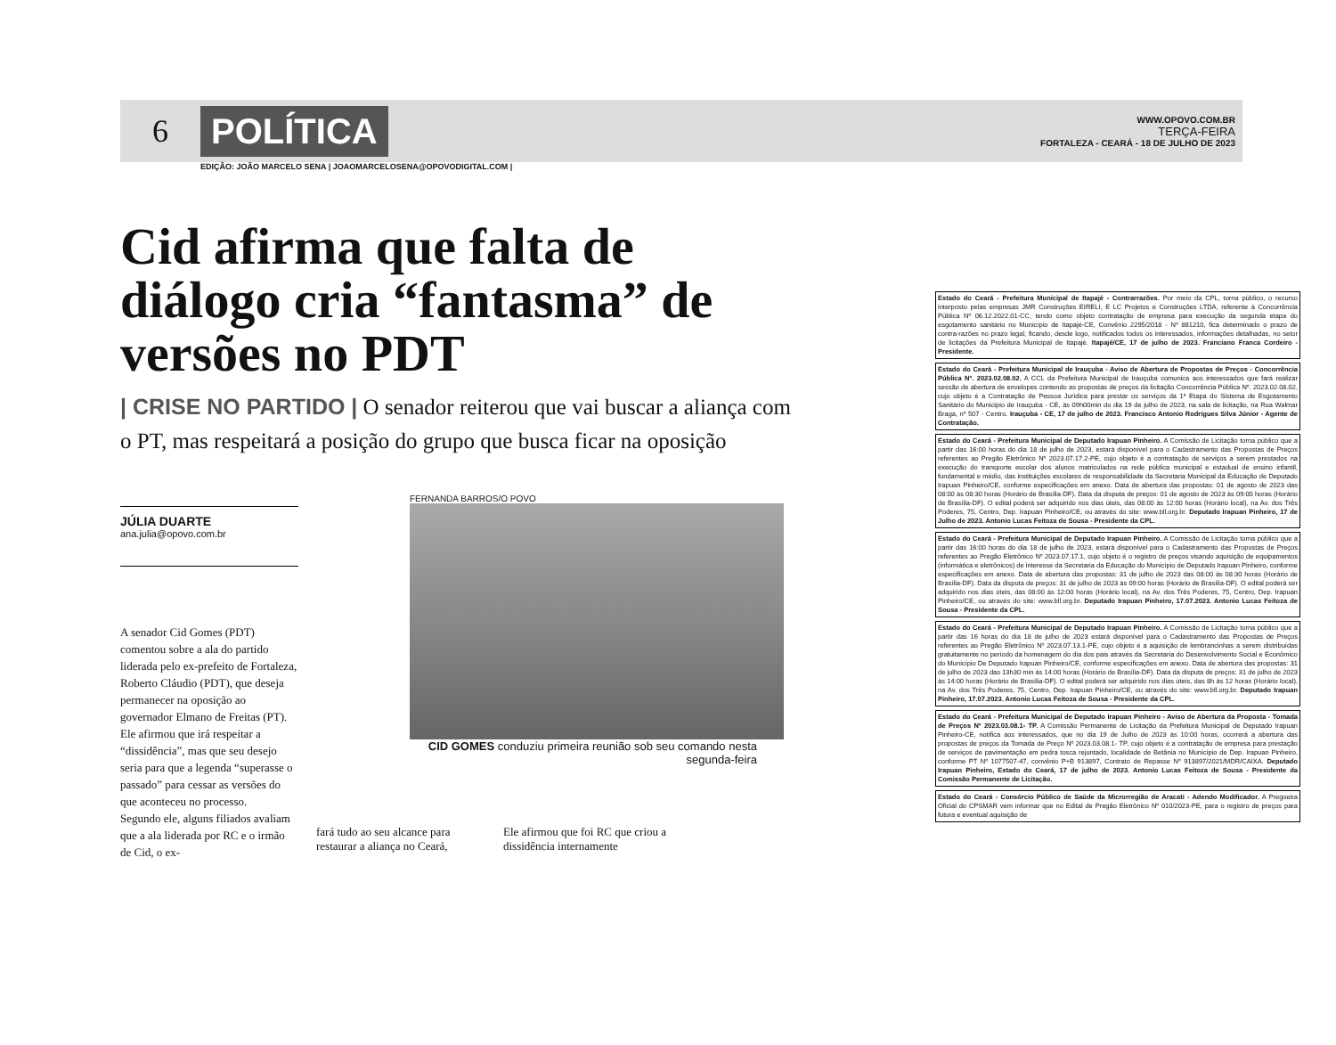6
POLÍTICA
WWW.OPOVO.COM.BR
TERÇA-FEIRA
FORTALEZA - CEARÁ - 18 DE JULHO DE 2023
EDIÇÃO: JOÃO MARCELO SENA | JOAOMARCELOSENA@OPOVODIGITAL.COM |
Cid afirma que falta de diálogo cria “fantasma” de versões no PDT
| CRISE NO PARTIDO | O senador reiterou que vai buscar a aliança com o PT, mas respeitará a posição do grupo que busca ficar na oposição
JÚLIA DUARTE
ana.julia@opovo.com.br
FERNANDA BARROS/O POVO
CID GOMES conduziu primeira reunião sob seu comando nesta segunda-feira
A senador Cid Gomes (PDT) comentou sobre a ala do partido liderada pelo ex-prefeito de Fortaleza, Roberto Cláudio (PDT), que deseja permanecer na oposição ao governador Elmano de Freitas (PT). Ele afirmou que irá respeitar a “dissidência”, mas que seu desejo seria para que a legenda “superasse o passado” para cessar as versões do que aconteceu no processo.
Segundo ele, alguns filiados avaliam que a ala liderada por RC e o irmão de Cid, o ex-
fará tudo ao seu alcance para restaurar a aliança no Ceará, Ele afirmou que foi RC que criou a dissidência internamente
Estado do Ceará - Prefeitura Municipal de Itapajé - Contrarrazões. Por meio da CPL, torna público, o recurso interposto pelas empresas JMR Construções EIRELI, E LC Projetos e Construções LTDA, referente à Concorrência Pública Nº 06.12.2022.01-CC, tendo como objeto contratação de empresa para execução da segunda etapa do esgotamento sanitário no Município de Itapajé-CE, Convênio 2295/2018 - Nº 881210, fica determinado o prazo de contra-razões no prazo legal, ficando, desde logo, notificados todos os interessados, informações detalhadas, no setor de licitações da Prefeitura Municipal de Itapajé. Itapajé/CE, 17 de julho de 2023. Franciano Franca Cordeiro - Presidente.
Estado do Ceará - Prefeitura Municipal de Irauçuba - Aviso de Abertura de Propostas de Preços - Concorrência Pública Nº. 2023.02.08.02. A CCL da Prefeitura Municipal de Irauçuba comunica aos interessados que fará realizar sessão de abertura de envelopes contendo as propostas de preços da licitação Concorrência Pública Nº. 2023.02.08.02, cujo objeto é a Contratação de Pessoa Jurídica para prestar os serviços da 1ª Etapa do Sistema de Esgotamento Sanitário do Município de Irauçuba - CE, às 09h00min do dia 19 de julho de 2023, na sala de licitação, na Rua Walmar Braga, nº 507 - Centro. Irauçuba - CE, 17 de julho de 2023. Francisco Antonio Rodrigues Silva Júnior - Agente de Contratação.
Estado do Ceará - Prefeitura Municipal de Deputado Irapuan Pinheiro. A Comissão de Licitação torna público que a partir das 16:00 horas do dia 18 de julho de 2023, estará disponível para o Cadastramento das Propostas de Preços referentes ao Pregão Eletrônico Nº 2023.07.17.2-PE, cujo objeto é a contratação de serviços a serem prestados na execução do transporte escolar dos alunos matriculados na rede pública municipal e estadual de ensino infantil, fundamental e médio, das instituições escolares de responsabilidade da Secretaria Municipal da Educação de Deputado Irapuan Pinheiro/CE, conforme especificações em anexo. Data de abertura das propostas: 01 de agosto de 2023 das 08:00 às 08:30 horas (Horário de Brasília-DF). Data da disputa de preços: 01 de agosto de 2023 às 09:00 horas (Horário de Brasília-DF). O edital poderá ser adquirido nos dias úteis, das 08:00 às 12:00 horas (Horário local), na Av. dos Três Poderes, 75, Centro, Dep. Irapuan Pinheiro/CE, ou através do site: www.bll.org.br. Deputado Irapuan Pinheiro, 17 de Julho de 2023. Antonio Lucas Feitoza de Sousa - Presidente da CPL.
Estado do Ceará - Prefeitura Municipal de Deputado Irapuan Pinheiro. A Comissão de Licitação torna público que a partir das 16:00 horas do dia 18 de julho de 2023, estará disponível para o Cadastramento das Propostas de Preços referentes ao Pregão Eletrônico Nº 2023.07.17.1, cujo objeto é o registro de preços visando aquisição de equipamentos (informática e eletrônicos) de interesse da Secretaria da Educação do Município de Deputado Irapuan Pinheiro, conforme especificações em anexo. Data de abertura das propostas: 31 de julho de 2023 das 08:00 às 08:30 horas (Horário de Brasília-DF). Data da disputa de preços: 31 de julho de 2023 às 09:00 horas (Horário de Brasília-DF). O edital poderá ser adquirido nos dias úteis, das 08:00 às 12:00 horas (Horário local), na Av. dos Três Poderes, 75, Centro, Dep. Irapuan Pinheiro/CE, ou através do site: www.bll.org.br. Deputado Irapuan Pinheiro, 17.07.2023. Antonio Lucas Feitoza de Sousa - Presidente da CPL.
Estado do Ceará - Prefeitura Municipal de Deputado Irapuan Pinheiro. A Comissão de Licitação torna público que a partir das 16 horas do dia 18 de julho de 2023 estará disponível para o Cadastramento das Propostas de Preços referentes ao Pregão Eletrônico Nº 2023.07.13.1-PE, cujo objeto é a aquisição de lembrancinhas a serem distribuídas gratuitamente no período da homenagem do dia dos pais através da Secretaria do Desenvolvimento Social e Econômico do Município De Deputado Irapuan Pinheiro/CE, conforme especificações em anexo. Data de abertura das propostas: 31 de julho de 2023 das 13h30 min às 14:00 horas (Horário de Brasília-DF). Data da disputa de preços: 31 de julho de 2023 às 14:00 horas (Horário de Brasília-DF). O edital poderá ser adquirido nos dias úteis, das 8h às 12 horas (Horário local), na Av. dos Três Poderes, 75, Centro, Dep. Irapuan Pinheiro/CE, ou através do site: www.bll.org.br. Deputado Irapuan Pinheiro, 17.07.2023. Antonio Lucas Feitoza de Sousa - Presidente da CPL.
Estado do Ceará - Prefeitura Municipal de Deputado Irapuan Pinheiro - Aviso de Abertura da Proposta - Tomada de Preços Nº 2023.03.08.1- TP. A Comissão Permanente de Licitação da Prefeitura Municipal de Deputado Irapuan Pinheiro-CE, notifica aos interessados, que no dia 19 de Julho de 2023 às 10:00 horas, ocorrerá a abertura das propostas de preços da Tomada de Preço Nº 2023.03.08.1- TP, cujo objeto é a contratação de empresa para prestação de serviços de pavimentação em pedra tosca rejuntado, localidade de Betânia no Município de Dep. Irapuan Pinheiro, conforme PT Nº 1077507-47, convênio P+B 913897, Contrato de Repasse Nº 913897/2021/MDR/CAIXA. Deputado Irapuan Pinheiro, Estado do Ceará, 17 de julho de 2023. Antonio Lucas Feitoza de Sousa - Presidente da Comissão Permanente de Licitação.
Estado do Ceará - Consórcio Público de Saúde da Microrregião de Aracati - Adendo Modificador. A Pregoeira Oficial do CPSMAR vem informar que no Edital de Pregão Eletrônico Nº 010/2023-PE, para o registro de preços para futura e eventual aquisição de